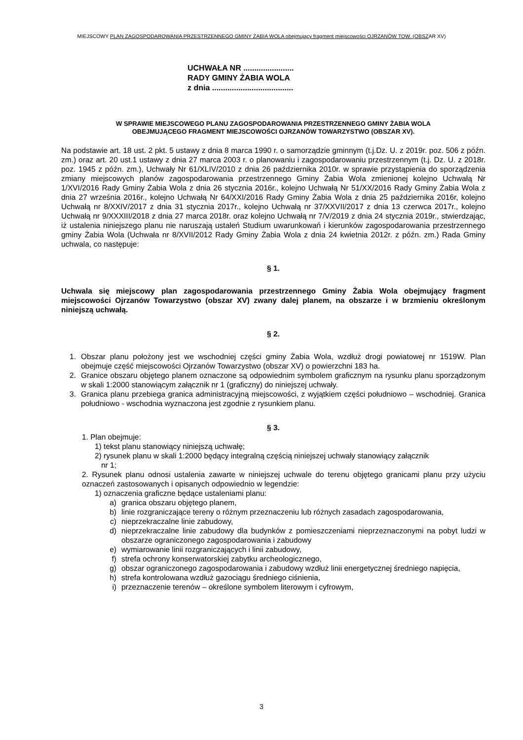MIEJSCOWY PLAN ZAGOSPODAROWANIA PRZESTRZENNEGO GMINY ŻABIA WOLA obejmujący fragment miejscowości OJRZANÓW TOW. (OBSZAR XV)
UCHWAŁA NR .......................
RADY GMINY ŻABIA WOLA
z dnia .....................................
W SPRAWIE MIEJSCOWEGO PLANU ZAGOSPODAROWANIA PRZESTRZENNEGO GMINY ŻABIA WOLA
OBEJMUJĄCEGO FRAGMENT MIEJSCOWOŚCI OJRZANÓW TOWARZYSTWO (OBSZAR XV).
Na podstawie art. 18 ust. 2 pkt. 5 ustawy z dnia 8 marca 1990 r. o samorządzie gminnym (t.j.Dz. U. z 2019r. poz. 506 z późn. zm.) oraz art. 20 ust.1 ustawy z dnia 27 marca 2003 r. o planowaniu i zagospodarowaniu przestrzennym (t.j. Dz. U. z 2018r. poz. 1945 z późn. zm.), Uchwały Nr 61/XLIV/2010 z dnia 26 października 2010r. w sprawie przystąpienia do sporządzenia zmiany miejscowych planów zagospodarowania przestrzennego Gminy Żabia Wola zmienionej kolejno Uchwałą Nr 1/XVI/2016 Rady Gminy Żabia Wola z dnia 26 stycznia 2016r., kolejno Uchwałą Nr 51/XX/2016 Rady Gminy Żabia Wola z dnia 27 września 2016r., kolejno Uchwałą Nr 64/XXI/2016 Rady Gminy Żabia Wola z dnia 25 października 2016r, kolejno Uchwałą nr 8/XXIV/2017 z dnia 31 stycznia 2017r., kolejno Uchwałą nr 37/XXVII/2017 z dnia 13 czerwca 2017r., kolejno Uchwałą nr 9/XXXIII/2018 z dnia 27 marca 2018r. oraz kolejno Uchwałą nr 7/V/2019 z dnia 24 stycznia 2019r., stwierdzając, iż ustalenia niniejszego planu nie naruszają ustaleń Studium uwarunkowań i kierunków zagospodarowania przestrzennego gminy Żabia Wola (Uchwała nr 8/XVII/2012 Rady Gminy Żabia Wola z dnia 24 kwietnia 2012r. z późn. zm.) Rada Gminy uchwala, co następuje:
§ 1.
Uchwala się miejscowy plan zagospodarowania przestrzennego Gminy Żabia Wola obejmujący fragment miejscowości Ojrzanów Towarzystwo (obszar XV) zwany dalej planem, na obszarze i w brzmieniu określonym niniejszą uchwałą.
§ 2.
1. Obszar planu położony jest we wschodniej części gminy Żabia Wola, wzdłuż drogi powiatowej nr 1519W. Plan obejmuje część miejscowości Ojrzanów Towarzystwo (obszar XV) o powierzchni 183 ha.
2. Granice obszaru objętego planem oznaczone są odpowiednim symbolem graficznym na rysunku planu sporządzonym w skali 1:2000 stanowiącym załącznik nr 1 (graficzny) do niniejszej uchwały.
3. Granica planu przebiega granica administracyjną miejscowości, z wyjątkiem części południowo – wschodniej. Granica południowo - wschodnia wyznaczona jest zgodnie z rysunkiem planu.
§ 3.
1. Plan obejmuje:
1) tekst planu stanowiący niniejszą uchwałę;
2) rysunek planu w skali 1:2000 będący integralną częścią niniejszej uchwały stanowiący załącznik
nr 1;
2. Rysunek planu odnosi ustalenia zawarte w niniejszej uchwale do terenu objętego granicami planu przy użyciu oznaczeń zastosowanych i opisanych odpowiednio w legendzie:
1) oznaczenia graficzne będące ustaleniami planu:
a) granica obszaru objętego planem,
b) linie rozgraniczające tereny o różnym przeznaczeniu lub różnych zasadach zagospodarowania,
c) nieprzekraczalne linie zabudowy,
d) nieprzekraczalne linie zabudowy dla budynków z pomieszczeniami nieprzeznaczonymi na pobyt ludzi w obszarze ograniczonego zagospodarowania i zabudowy
e) wymiarowanie linii rozgraniczających i linii zabudowy,
f) strefa ochrony konserwatorskiej zabytku archeologicznego,
g) obszar ograniczonego zagospodarowania i zabudowy wzdłuż linii energetycznej średniego napięcia,
h) strefa kontrolowana wzdłuż gazociągu średniego ciśnienia,
i) przeznaczenie terenów – określone symbolem literowym i cyfrowym,
3